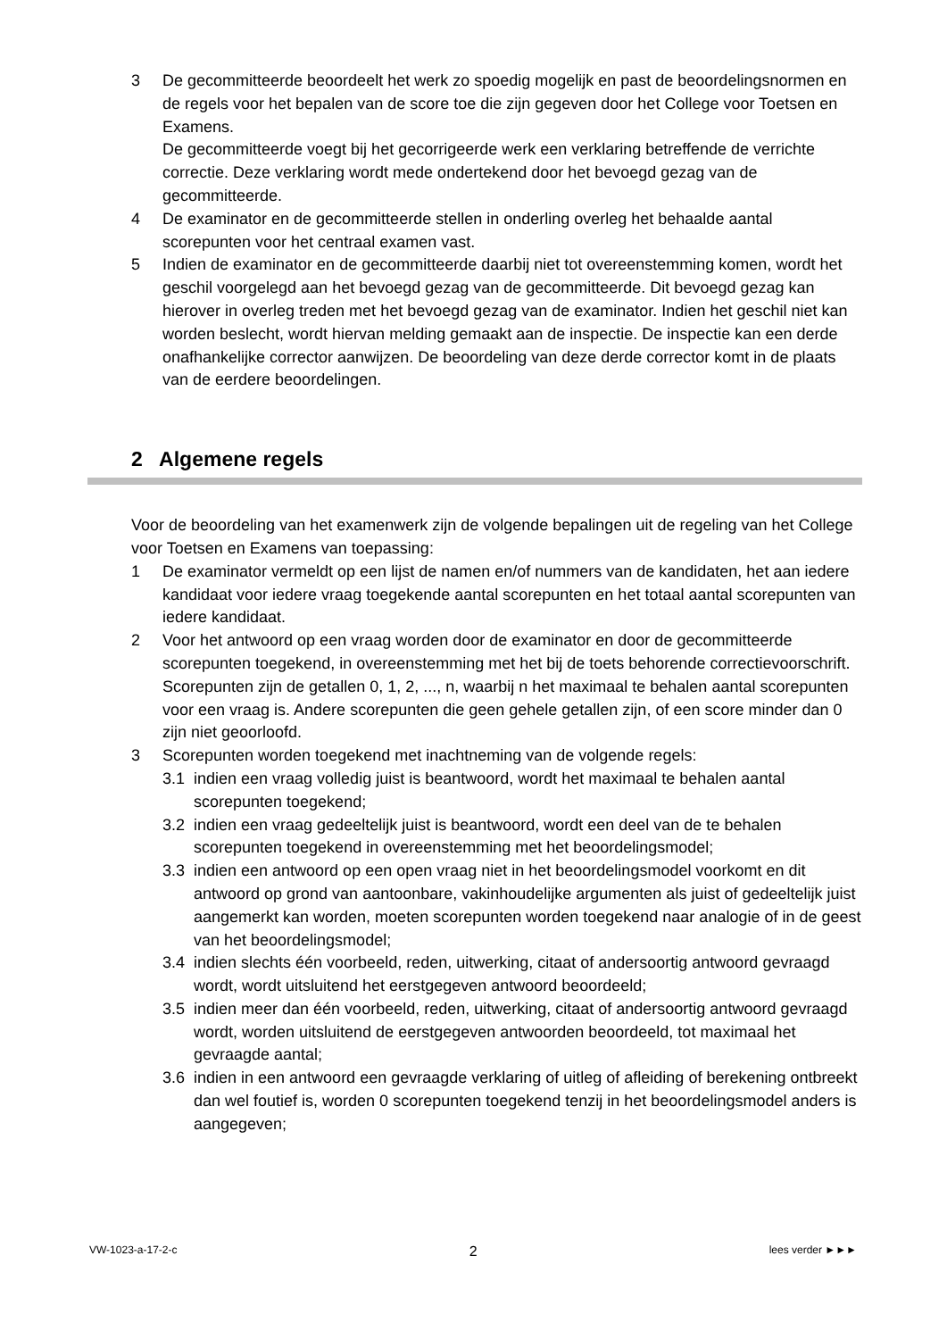3 De gecommitteerde beoordeelt het werk zo spoedig mogelijk en past de beoordelingsnormen en de regels voor het bepalen van de score toe die zijn gegeven door het College voor Toetsen en Examens.
De gecommitteerde voegt bij het gecorrigeerde werk een verklaring betreffende de verrichte correctie. Deze verklaring wordt mede ondertekend door het bevoegd gezag van de gecommitteerde.
4 De examinator en de gecommitteerde stellen in onderling overleg het behaalde aantal scorepunten voor het centraal examen vast.
5 Indien de examinator en de gecommitteerde daarbij niet tot overeenstemming komen, wordt het geschil voorgelegd aan het bevoegd gezag van de gecommitteerde. Dit bevoegd gezag kan hierover in overleg treden met het bevoegd gezag van de examinator. Indien het geschil niet kan worden beslecht, wordt hiervan melding gemaakt aan de inspectie. De inspectie kan een derde onafhankelijke corrector aanwijzen. De beoordeling van deze derde corrector komt in de plaats van de eerdere beoordelingen.
2 Algemene regels
Voor de beoordeling van het examenwerk zijn de volgende bepalingen uit de regeling van het College voor Toetsen en Examens van toepassing:
1 De examinator vermeldt op een lijst de namen en/of nummers van de kandidaten, het aan iedere kandidaat voor iedere vraag toegekende aantal scorepunten en het totaal aantal scorepunten van iedere kandidaat.
2 Voor het antwoord op een vraag worden door de examinator en door de gecommitteerde scorepunten toegekend, in overeenstemming met het bij de toets behorende correctievoorschrift. Scorepunten zijn de getallen 0, 1, 2, ..., n, waarbij n het maximaal te behalen aantal scorepunten voor een vraag is. Andere scorepunten die geen gehele getallen zijn, of een score minder dan 0 zijn niet geoorloofd.
3 Scorepunten worden toegekend met inachtneming van de volgende regels:
3.1 indien een vraag volledig juist is beantwoord, wordt het maximaal te behalen aantal scorepunten toegekend;
3.2 indien een vraag gedeeltelijk juist is beantwoord, wordt een deel van de te behalen scorepunten toegekend in overeenstemming met het beoordelingsmodel;
3.3 indien een antwoord op een open vraag niet in het beoordelingsmodel voorkomt en dit antwoord op grond van aantoonbare, vakinhoudelijke argumenten als juist of gedeeltelijk juist aangemerkt kan worden, moeten scorepunten worden toegekend naar analogie of in de geest van het beoordelingsmodel;
3.4 indien slechts één voorbeeld, reden, uitwerking, citaat of andersoortig antwoord gevraagd wordt, wordt uitsluitend het eerstgegeven antwoord beoordeeld;
3.5 indien meer dan één voorbeeld, reden, uitwerking, citaat of andersoortig antwoord gevraagd wordt, worden uitsluitend de eerstgegeven antwoorden beoordeeld, tot maximaal het gevraagde aantal;
3.6 indien in een antwoord een gevraagde verklaring of uitleg of afleiding of berekening ontbreekt dan wel foutief is, worden 0 scorepunten toegekend tenzij in het beoordelingsmodel anders is aangegeven;
VW-1023-a-17-2-c 2 lees verder ►►►